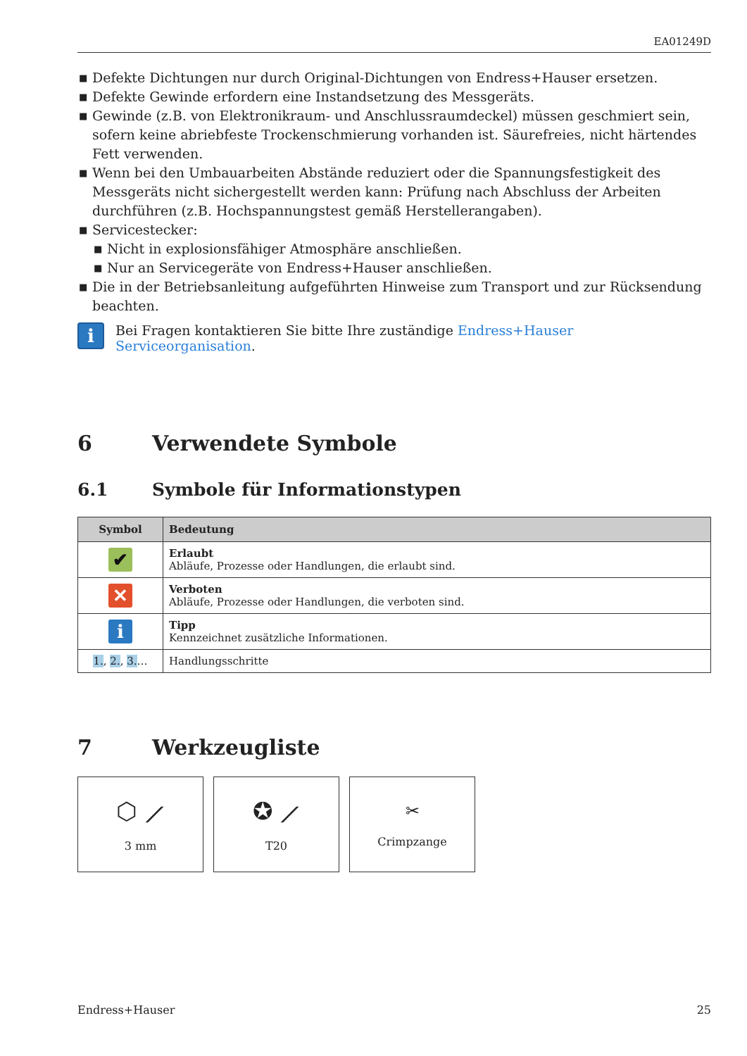EA01249D
■ Defekte Dichtungen nur durch Original-Dichtungen von Endress+Hauser ersetzen.
■ Defekte Gewinde erfordern eine Instandsetzung des Messgeräts.
■ Gewinde (z.B. von Elektronikraum- und Anschlussraumdeckel) müssen geschmiert sein, sofern keine abriebfeste Trockenschmierung vorhanden ist. Säurefreies, nicht härtendes Fett verwenden.
■ Wenn bei den Umbauarbeiten Abstände reduziert oder die Spannungsfestigkeit des Messgeräts nicht sichergestellt werden kann: Prüfung nach Abschluss der Arbeiten durchführen (z.B. Hochspannungstest gemäß Herstellerangaben).
■ Servicestecker:
■ Nicht in explosionsfähiger Atmosphäre anschließen.
■ Nur an Servicegeräte von Endress+Hauser anschließen.
■ Die in der Betriebsanleitung aufgeführten Hinweise zum Transport und zur Rücksendung beachten.
i
Bei Fragen kontaktieren Sie bitte Ihre zuständige Endress+Hauser Serviceorganisation.
6 Verwendete Symbole
6.1 Symbole für Informationstypen
| Symbol | Bedeutung |
| --- | --- |
| ✔ | Erlaubt Abläufe, Prozesse oder Handlungen, die erlaubt sind. |
| ✕ | Verboten Abläufe, Prozesse oder Handlungen, die verboten sind. |
| i | Tipp Kennzeichnet zusätzliche Informationen. |
| 1. , 2. , 3. … | Handlungsschritte |
7 Werkzeugliste
⬡ ⟋
3 mm
✪ ⟋
T20
✂
Crimpzange
Endress+Hauser 25